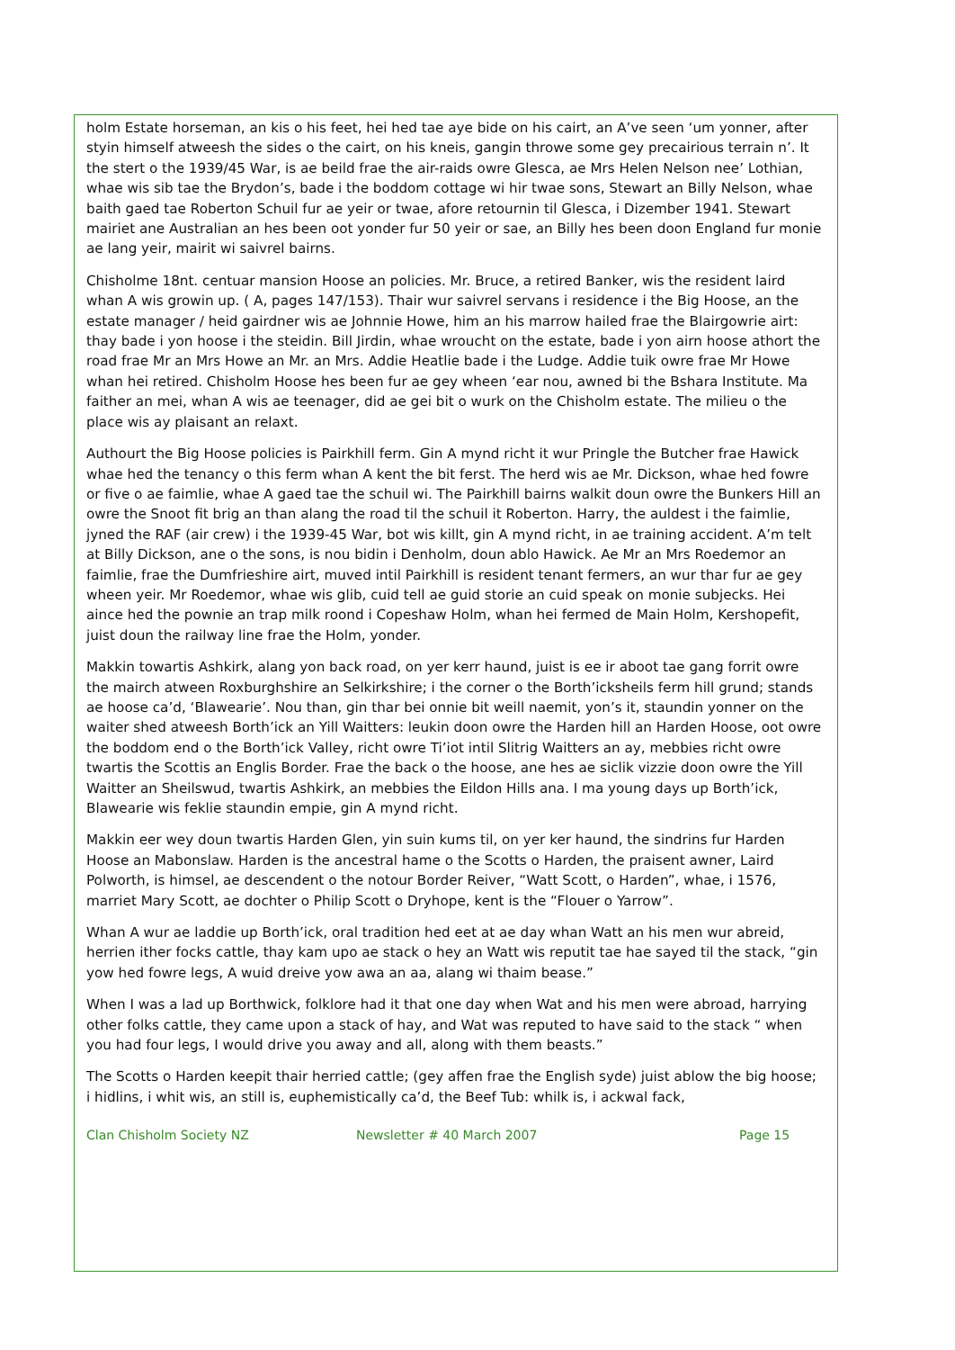holm Estate horseman, an kis o his feet, hei hed tae aye bide on his cairt, an A’ve seen ‘um yonner, after styin himself atweesh the sides o the cairt, on his kneis, gangin throwe some gey precairious terrain n’. It the stert o the 1939/45 War, is ae beild frae the air-raids owre Glesca, ae Mrs Helen Nelson nee’ Lothian, whae wis sib tae the Brydon’s, bade i the boddom cottage wi hir twae sons, Stewart an Billy Nelson, whae baith gaed tae Roberton Schuil fur ae yeir or twae, afore retournin til Glesca, i Dizember 1941. Stewart mairiet ane Australian an hes been oot yonder fur 50 yeir or sae, an Billy hes been doon England fur monie ae lang yeir, mairit wi saivrel bairns.
Chisholme 18nt. centuar mansion Hoose an policies. Mr. Bruce, a retired Banker, wis the resident laird whan A wis growin up. ( A, pages 147/153). Thair wur saivrel servans i residence i the Big Hoose, an the estate manager / heid gairdner wis ae Johnnie Howe, him an his marrow hailed frae the Blairgowrie airt: thay bade i yon hoose i the steidin. Bill Jirdin, whae wroucht on the estate, bade i yon airn hoose athort the road frae Mr an Mrs Howe an Mr. an Mrs. Addie Heatlie bade i the Ludge. Addie tuik owre frae Mr Howe whan hei retired. Chisholm Hoose hes been fur ae gey wheen ‘ear nou, awned bi the Bshara Institute. Ma faither an mei, whan A wis ae teenager, did ae gei bit o wurk on the Chisholm estate. The milieu o the place wis ay plaisant an relaxt.
Authourt the Big Hoose policies is Pairkhill ferm. Gin A mynd richt it wur Pringle the Butcher frae Hawick whae hed the tenancy o this ferm whan A kent the bit ferst. The herd wis ae Mr. Dickson, whae hed fowre or five o ae faimlie, whae A gaed tae the schuil wi. The Pairkhill bairns walkit doun owre the Bunkers Hill an owre the Snoot fit brig an than alang the road til the schuil it Roberton. Harry, the auldest i the faimlie, jyned the RAF (air crew) i the 1939-45 War, bot wis killt, gin A mynd richt, in ae training accident. A’m telt at Billy Dickson, ane o the sons, is nou bidin i Denholm, doun ablo Hawick. Ae Mr an Mrs Roedemor an faimlie, frae the Dumfrieshire airt, muved intil Pairkhill is resident tenant fermers, an wur thar fur ae gey wheen yeir. Mr Roedemor, whae wis glib, cuid tell ae guid storie an cuid speak on monie subjecks. Hei aince hed the pownie an trap milk roond i Copeshaw Holm, whan hei fermed de Main Holm, Kershopefit, juist doun the railway line frae the Holm, yonder.
Makkin towartis Ashkirk, alang yon back road, on yer kerr haund, juist is ee ir aboot tae gang forrit owre the mairch atween Roxburghshire an Selkirkshire; i the corner o the Borth’icksheils ferm hill grund; stands ae hoose ca’d, ‘Blawearie’. Nou than, gin thar bei onnie bit weill naemit, yon’s it, staundin yonner on the waiter shed atweesh Borth’ick an Yill Waitters: leukin doon owre the Harden hill an Harden Hoose, oot owre the boddom end o the Borth’ick Valley, richt owre Ti’iot intil Slitrig Waitters an ay, mebbies richt owre twartis the Scottis an Englis Border. Frae the back o the hoose, ane hes ae siclik vizzie doon owre the Yill Waitter an Sheilswud, twartis Ashkirk, an mebbies the Eildon Hills ana. I ma young days up Borth’ick, Blawearie wis feklie staundin empie, gin A mynd richt.
Makkin eer wey doun twartis Harden Glen, yin suin kums til, on yer ker haund, the sindrins fur Harden Hoose an Mabonslaw. Harden is the ancestral hame o the Scotts o Harden, the praisent awner, Laird Polworth, is himsel, ae descendent o the notour Border Reiver, “Watt Scott, o Harden”, whae, i 1576, marriet Mary Scott, ae dochter o Philip Scott o Dryhope, kent is the “Flouer o Yarrow”.
Whan A wur ae laddie up Borth’ick, oral tradition hed eet at ae day whan Watt an his men wur abreid, herrien ither focks cattle, thay kam upo ae stack o hey an Watt wis reputit tae hae sayed til the stack, “gin yow hed fowre legs, A wuid dreive yow awa an aa, alang wi thaim bease.”
When I was a lad up Borthwick, folklore had it that one day when Wat and his men were abroad, harrying other folks cattle, they came upon a stack of hay, and Wat was reputed to have said to the stack “ when you had four legs, I would drive you away and all, along with them beasts.”
The Scotts o Harden keepit thair herried cattle; (gey affen frae the English syde) juist ablow the big hoose; i hidlins, i whit wis, an still is, euphemistically ca’d, the Beef Tub: whilk is, i ackwal fack,
Clan Chisholm Society NZ Newsletter # 40 March 2007 Page 15